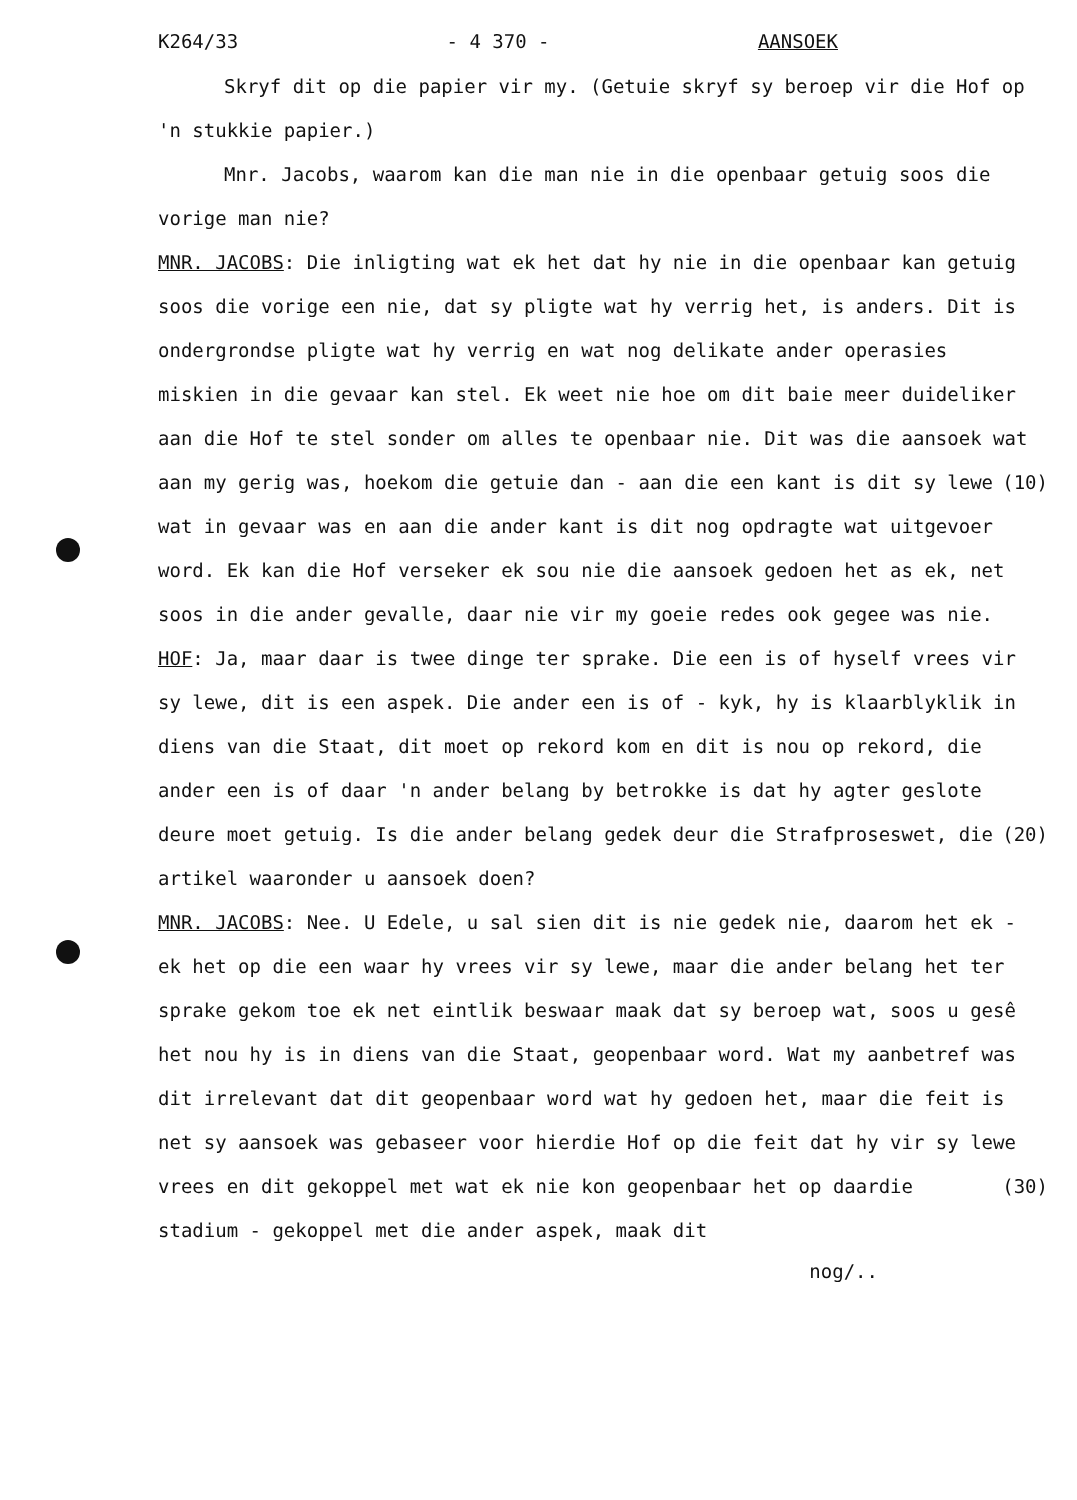K264/33 - 4 370 - AANSOEK
Skryf dit op die papier vir my. (Getuie skryf sy beroep vir die Hof op 'n stukkie papier.)
Mnr. Jacobs, waarom kan die man nie in die openbaar getuig soos die vorige man nie?
MNR. JACOBS: Die inligting wat ek het dat hy nie in die openbaar kan getuig soos die vorige een nie, dat sy pligte wat hy verrig het, is anders. Dit is ondergrondse pligte wat hy verrig en wat nog delikate ander operasies miskien in die gevaar kan stel. Ek weet nie hoe om dit baie meer duideliker aan die Hof te stel sonder om alles te openbaar nie. Dit was die aansoek wat aan (10) my gerig was, hoekom die getuie dan - aan die een kant is dit sy lewe wat in gevaar was en aan die ander kant is dit nog opdragte wat uitgevoer word. Ek kan die Hof verseker ek sou nie die aansoek gedoen het as ek, net soos in die ander gevalle, daar nie vir my goeie redes ook gegee was nie.
HOF: Ja, maar daar is twee dinge ter sprake. Die een is of hyself vrees vir sy lewe, dit is een aspek. Die ander een is of - kyk, hy is klaarblyklik in diens van die Staat, dit moet op rekord kom en dit is nou op rekord, die ander een is of daar 'n ander belang by betrokke is dat hy agter geslote deure moet (20) getuig. Is die ander belang gedek deur die Strafproseswet, die artikel waaronder u aansoek doen?
MNR. JACOBS: Nee. U Edele, u sal sien dit is nie gedek nie, daarom het ek - ek het op die een waar hy vrees vir sy lewe, maar die ander belang het ter sprake gekom toe ek net eintlik beswaar maak dat sy beroep wat, soos u gesê het nou hy is in diens van die Staat, geopenbaar word. Wat my aanbetref was dit irrelevant dat dit geopenbaar word wat hy gedoen het, maar die feit is net sy aansoek was gebaseer voor hierdie Hof op die feit dat hy vir sy lewe vrees en dit gekoppel met wat ek nie kon geopenbaar (30) het op daardie stadium - gekoppel met die ander aspek, maak dit
nog/..